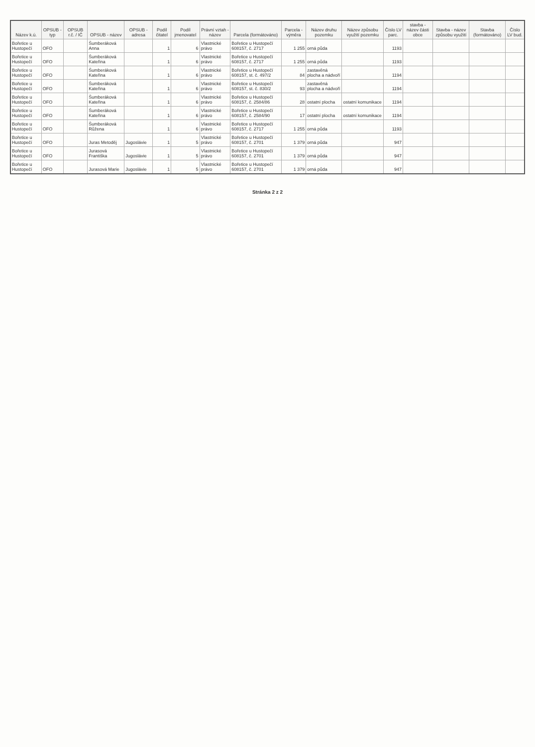| Název k.ú. | OPSUB - typ | OPSUB r.č. / IČ | OPSUB - název | OPSUB - adresa | Podíl čitatel | Podíl jmenovatel | Právní vztah - název | Parcela (formátováno) | Parcela - výměra | Název druhu pozemku | Název způsobu využití pozemku | Číslo LV parc. | stavba - název části obce | Stavba - název způsobu využití | Stavba (formátováno) | Číslo LV bud. |
| --- | --- | --- | --- | --- | --- | --- | --- | --- | --- | --- | --- | --- | --- | --- | --- | --- |
| Bořetice u Hustopečí | OFO | | Šumberáková Anna | | 1 | 6 | Vlastnické právo | Bořetice u Hustopečí 608157, č. 2717 | 1 255 | orná půda | | 1193 | | | | |
| Bořetice u Hustopečí | OFO | | Šumberáková Kateřina | | 1 | 6 | Vlastnické právo | Bořetice u Hustopečí 608157, č. 2717 | 1 255 | orná půda | | 1193 | | | | |
| Bořetice u Hustopečí | OFO | | Šumberáková Kateřina | | 1 | 6 | Vlastnické právo | Bořetice u Hustopečí 608157, st. č. 497/2 | 84 | zastavěná plocha a nádvoří | | 1194 | | | | |
| Bořetice u Hustopečí | OFO | | Šumberáková Kateřina | | 1 | 6 | Vlastnické právo | Bořetice u Hustopečí 608157, st. č. 830/2 | 93 | zastavěná plocha a nádvoří | | 1194 | | | | |
| Bořetice u Hustopečí | OFO | | Šumberáková Kateřina | | 1 | 6 | Vlastnické právo | Bořetice u Hustopečí 608157, č. 2584/86 | 28 | ostatní plocha | ostatní komunikace | 1194 | | | | |
| Bořetice u Hustopečí | OFO | | Šumberáková Kateřina | | 1 | 6 | Vlastnické právo | Bořetice u Hustopečí 608157, č. 2584/90 | 17 | ostatní plocha | ostatní komunikace | 1194 | | | | |
| Bořetice u Hustopečí | OFO | | Šumberáková Růžena | | 1 | 6 | Vlastnické právo | Bořetice u Hustopečí 608157, č. 2717 | 1 255 | orná půda | | 1193 | | | | |
| Bořetice u Hustopečí | OFO | | Juras Metoděj | Jugoslávie | 1 | 5 | Vlastnické právo | Bořetice u Hustopečí 608157, č. 2701 | 1 379 | orná půda | | 947 | | | | |
| Bořetice u Hustopečí | OFO | | Jurasová Františka | Jugoslávie | 1 | 5 | Vlastnické právo | Bořetice u Hustopečí 608157, č. 2701 | 1 379 | orná půda | | 947 | | | | |
| Bořetice u Hustopečí | OFO | | Jurasová Marie | Jugoslávie | 1 | 5 | Vlastnické právo | Bořetice u Hustopečí 608157, č. 2701 | 1 379 | orná půda | | 947 | | | | |
Stránka 2 z 2